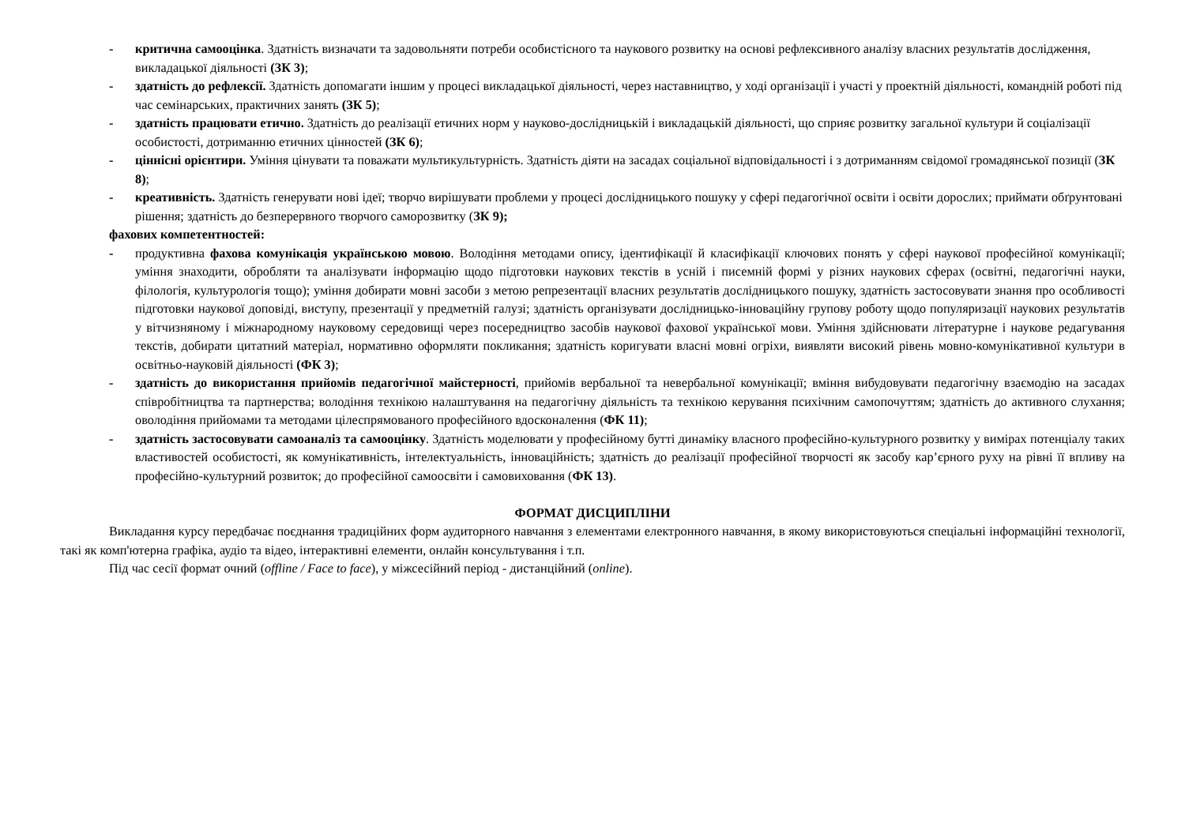- критична самооцінка. Здатність визначати та задовольняти потреби особистісного та наукового розвитку на основі рефлексивного аналізу власних результатів дослідження, викладацької діяльності (ЗК 3);
- здатність до рефлексії. Здатність допомагати іншим у процесі викладацької діяльності, через наставництво, у ході організації і участі у проектній діяльності, командній роботі під час семінарських, практичних занять (ЗК 5);
- здатність працювати етично. Здатність до реалізації етичних норм у науково-дослідницькій і викладацькій діяльності, що сприяє розвитку загальної культури й соціалізації особистості, дотриманню етичних цінностей (ЗК 6);
- ціннісні орієнтири. Уміння цінувати та поважати мультикультурність. Здатність діяти на засадах соціальної відповідальності і з дотриманням свідомої громадянської позиції (ЗК 8);
- креативність. Здатність генерувати нові ідеї; творчо вирішувати проблеми у процесі дослідницького пошуку у сфері педагогічної освіти і освіти дорослих; приймати обґрунтовані рішення; здатність до безперервного творчого саморозвитку (ЗК 9);
фахових компетентностей:
- продуктивна фахова комунікація українською мовою. Володіння методами опису, ідентифікації й класифікації ключових понять у сфері наукової професійної комунікації; уміння знаходити, обробляти та аналізувати інформацію щодо підготовки наукових текстів в усній і писемній формі у різних наукових сферах (освітні, педагогічні науки, філологія, культурологія тощо); уміння добирати мовні засоби з метою репрезентації власних результатів дослідницького пошуку, здатність застосовувати знання про особливості підготовки наукової доповіді, виступу, презентації у предметній галузі; здатність організувати дослідницько-інноваційну групову роботу щодо популяризації наукових результатів у вітчизняному і міжнародному науковому середовищі через посередництво засобів наукової фахової української мови. Уміння здійснювати літературне і наукове редагування текстів, добирати цитатний матеріал, нормативно оформляти покликання; здатність коригувати власні мовні огріхи, виявляти високий рівень мовно-комунікативної культури в освітньо-науковій діяльності (ФК 3);
- здатність до використання прийомів педагогічної майстерності, прийомів вербальної та невербальної комунікації; вміння вибудовувати педагогічну взаємодію на засадах співробітництва та партнерства; володіння технікою налаштування на педагогічну діяльність та технікою керування психічним самопочуттям; здатність до активного слухання; оволодіння прийомами та методами цілеспрямованого професійного вдосконалення (ФК 11);
- здатність застосовувати самоаналіз та самооцінку. Здатність моделювати у професійному бутті динаміку власного професійно-культурного розвитку у вимірах потенціалу таких властивостей особистості, як комунікативність, інтелектуальність, інноваційність; здатність до реалізації професійної творчості як засобу кар’єрного руху на рівні її впливу на професійно-культурний розвиток; до професійної самоосвіти і самовиховання (ФК 13).
ФОРМАТ ДИСЦИПЛІНИ
Викладання курсу передбачає поєднання традиційних форм аудиторного навчання з елементами електронного навчання, в якому використовуються спеціальні інформаційні технології, такі як комп'ютерна графіка, аудіо та відео, інтерактивні елементи, онлайн консультування і т.п.
Під час сесії формат очний (offline / Face to face), у міжсесійний період - дистанційний (online).